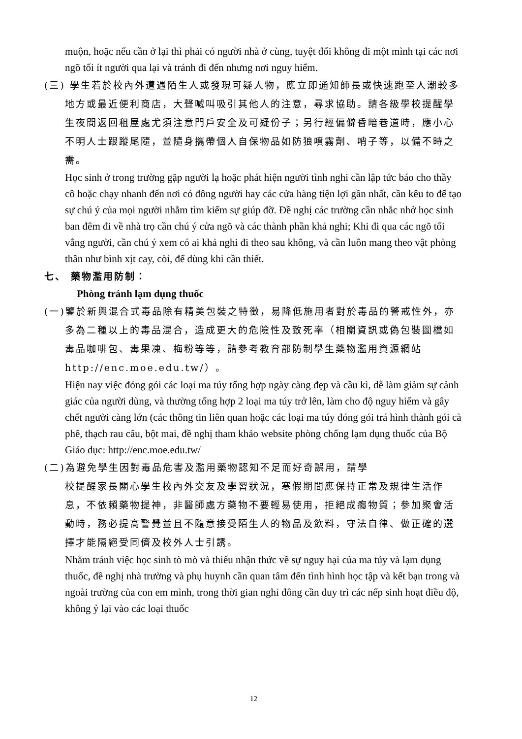muộn, hoặc nếu cần ở lại thì phải có người nhà ở cùng, tuyệt đối không đi một mình tại các nơi ngõ tối ít người qua lại và tránh đi đến nhưng nơi nguy hiểm.
(三) 學生若於校內外遭遇陌生人或發現可疑人物，應立即通知師長或快速跑至人潮較多地方或最近便利商店，大聲喊叫吸引其他人的注意，尋求協助。請各級學校提醒學生夜間返回租屋處尤須注意門戶安全及可疑份子；另行經偏僻昏暗巷道時，應小心不明人士跟蹤尾隨，並隨身攜帶個人自保物品如防狼噴霧劑、哨子等，以備不時之需。
Học sinh ở trong trường gặp người lạ hoặc phát hiện người tình nghi cần lập tức báo cho thầy cô hoặc chạy nhanh đến nơi có đông người hay các cửa hàng tiện lợi gần nhất, cần kêu to để tạo sự chú ý của mọi người nhằm tìm kiếm sự giúp đỡ. Đề nghị các trường cần nhắc nhở học sinh ban đêm đi về nhà trọ cần chú ý cửa ngõ và các thành phần khả nghi; Khi đi qua các ngõ tối vắng người, cần chú ý xem có ai khả nghi đi theo sau không, và cần luôn mang theo vật phòng thân như bình xịt cay, còi, để dùng khi cần thiết.
七、 藥物濫用防制：
Phòng tránh lạm dụng thuốc
(一)鑒於新興混合式毒品除有精美包裝之特徵，易降低施用者對於毒品的警戒性外，亦多為二種以上的毒品混合，造成更大的危險性及致死率（相關資訊或偽包裝圖檔如毒品咖啡包、毒果凍、梅粉等等，請參考教育部防制學生藥物濫用資源網站 http://enc.moe.edu.tw/）。
Hiện nay việc đóng gói các loại ma túy tổng hợp ngày càng đẹp và cầu kì, dễ làm giảm sự cảnh giác của người dùng, và thường tổng hợp 2 loại ma túy trở lên, làm cho độ nguy hiểm và gây chết người càng lớn (các thông tin liên quan hoặc các loại ma túy đóng gói trá hình thành gói cà phê, thạch rau câu, bột mai, đề nghị tham khảo website phòng chống lạm dụng thuốc của Bộ Giáo dục: http://enc.moe.edu.tw/
(二)為避免學生因對毒品危害及濫用藥物認知不足而好奇誤用，請學
校提醒家長關心學生校內外交友及學習狀況，寒假期間應保持正常及規律生活作息，不依賴藥物提神，非醫師處方藥物不要輕易使用，拒絕成癮物質；參加聚會活動時，務必提高警覺並且不隨意接受陌生人的物品及飲料，守法自律、做正確的選擇才能隔絕受同儕及校外人士引誘。
Nhằm tránh việc học sinh tò mò và thiếu nhận thức về sự nguy hại của ma túy và lạm dụng thuốc, đề nghị nhà trường và phụ huynh cần quan tâm đến tình hình học tập và kết bạn trong và ngoài trường của con em mình, trong thời gian nghỉ đông cần duy trì các nếp sinh hoạt điều độ, không ỷ lại vào các loại thuốc
12